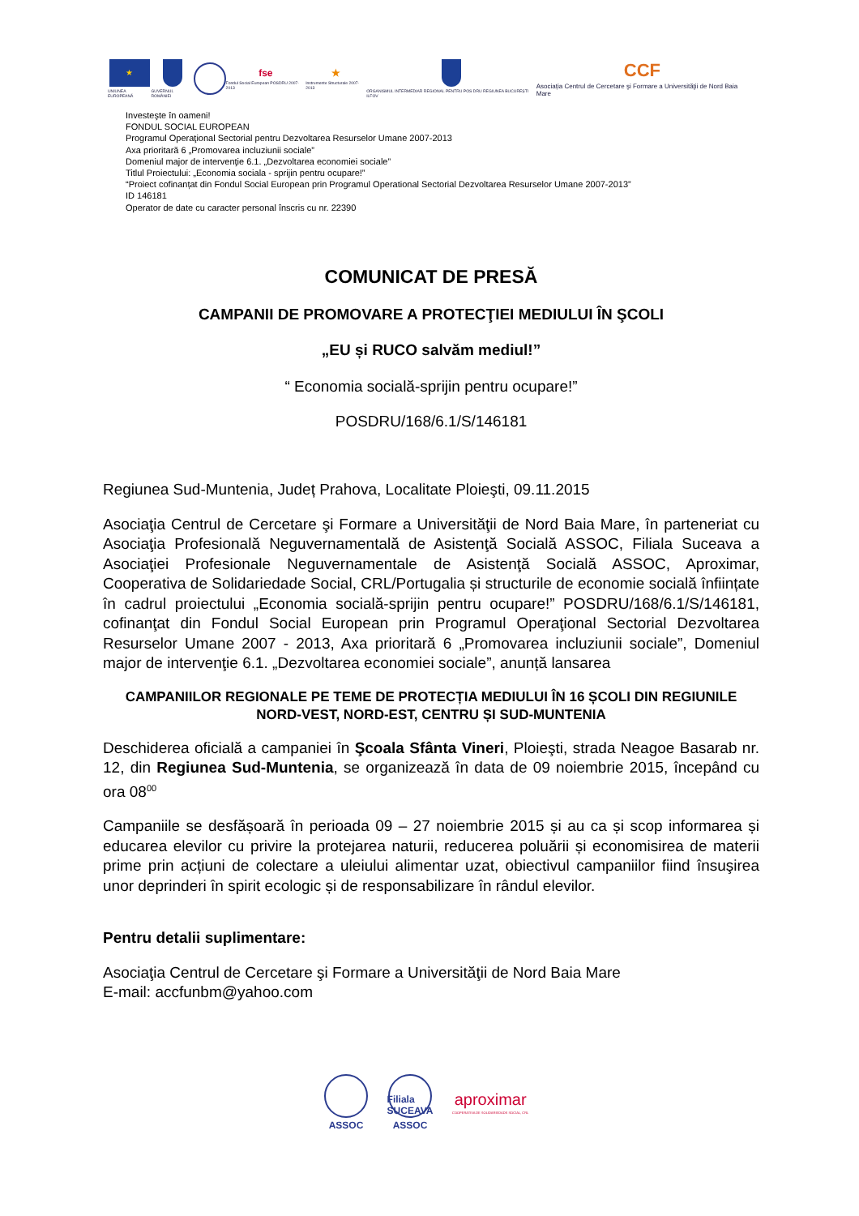★
UNIUNEA EUROPEANĂ
GUVERNUL ROMÂNIEI
fse
Fondul Social European POSDRU 2007-2013
★
Instrumente Structurale 2007-2013
ORGANISMUL INTERMEDIAR REGIONAL PENTRU POS DRU REGIUNEA BUCUREȘTI ILFOV
CCF
Asociația Centrul de Cercetare şi Formare a Universităţii de Nord Baia Mare
Investeşte în oameni!
FONDUL SOCIAL EUROPEAN
Programul Operaţional Sectorial pentru Dezvoltarea Resurselor Umane 2007-2013
Axa prioritară 6 „Promovarea incluziunii sociale”
Domeniul major de intervenţie 6.1. „Dezvoltarea economiei sociale”
Titlul Proiectului: „Economia sociala - sprijin pentru ocupare!”
“Proiect cofinanțat din Fondul Social European prin Programul Operational Sectorial Dezvoltarea Resurselor Umane 2007-2013”
ID 146181
Operator de date cu caracter personal înscris cu nr. 22390
COMUNICAT DE PRESĂ
CAMPANII DE PROMOVARE A PROTECŢIEI MEDIULUI ÎN ŞCOLI
„EU și RUCO salvăm mediul!”
“ Economia socială-sprijin pentru ocupare!”
POSDRU/168/6.1/S/146181
Regiunea Sud-Muntenia, Județ Prahova, Localitate Ploieşti, 09.11.2015
Asociaţia Centrul de Cercetare şi Formare a Universităţii de Nord Baia Mare, în parteneriat cu Asociaţia Profesională Neguvernamentală de Asistenţă Socială ASSOC, Filiala Suceava a Asociaţiei Profesionale Neguvernamentale de Asistenţă Socială ASSOC, Aproximar, Cooperativa de Solidariedade Social, CRL/Portugalia și structurile de economie socială înființate în cadrul proiectului „Economia socială-sprijin pentru ocupare!” POSDRU/168/6.1/S/146181, cofinanţat din Fondul Social European prin Programul Operaţional Sectorial Dezvoltarea Resurselor Umane 2007 - 2013, Axa prioritară 6 „Promovarea incluziunii sociale”, Domeniul major de intervenţie 6.1. „Dezvoltarea economiei sociale”, anunță lansarea
CAMPANIILOR REGIONALE PE TEME DE PROTECȚIA MEDIULUI ÎN 16 ȘCOLI DIN REGIUNILE NORD-VEST, NORD-EST, CENTRU ȘI SUD-MUNTENIA
Deschiderea oficială a campaniei în Şcoala Sfânta Vineri, Ploieşti, strada Neagoe Basarab nr. 12, din Regiunea Sud-Muntenia, se organizează în data de 09 noiembrie 2015, începând cu ora 08<sup>00</sup>
Campaniile se desfășoară în perioada 09 – 27 noiembrie 2015 și au ca și scop informarea și educarea elevilor cu privire la protejarea naturii, reducerea poluării și economisirea de materii prime prin acțiuni de colectare a uleiului alimentar uzat, obiectivul campaniilor fiind însuşirea unor deprinderi în spirit ecologic și de responsabilizare în rândul elevilor.
Pentru detalii suplimentare:
Asociaţia Centrul de Cercetare şi Formare a Universităţii de Nord Baia Mare
E-mail: accfunbm@yahoo.com
ASSOC
Filiala SUCEAVA
ASSOC
aproximar
COOPERATIVA DE SOLIDARIEDADE SOCIAL, CRL